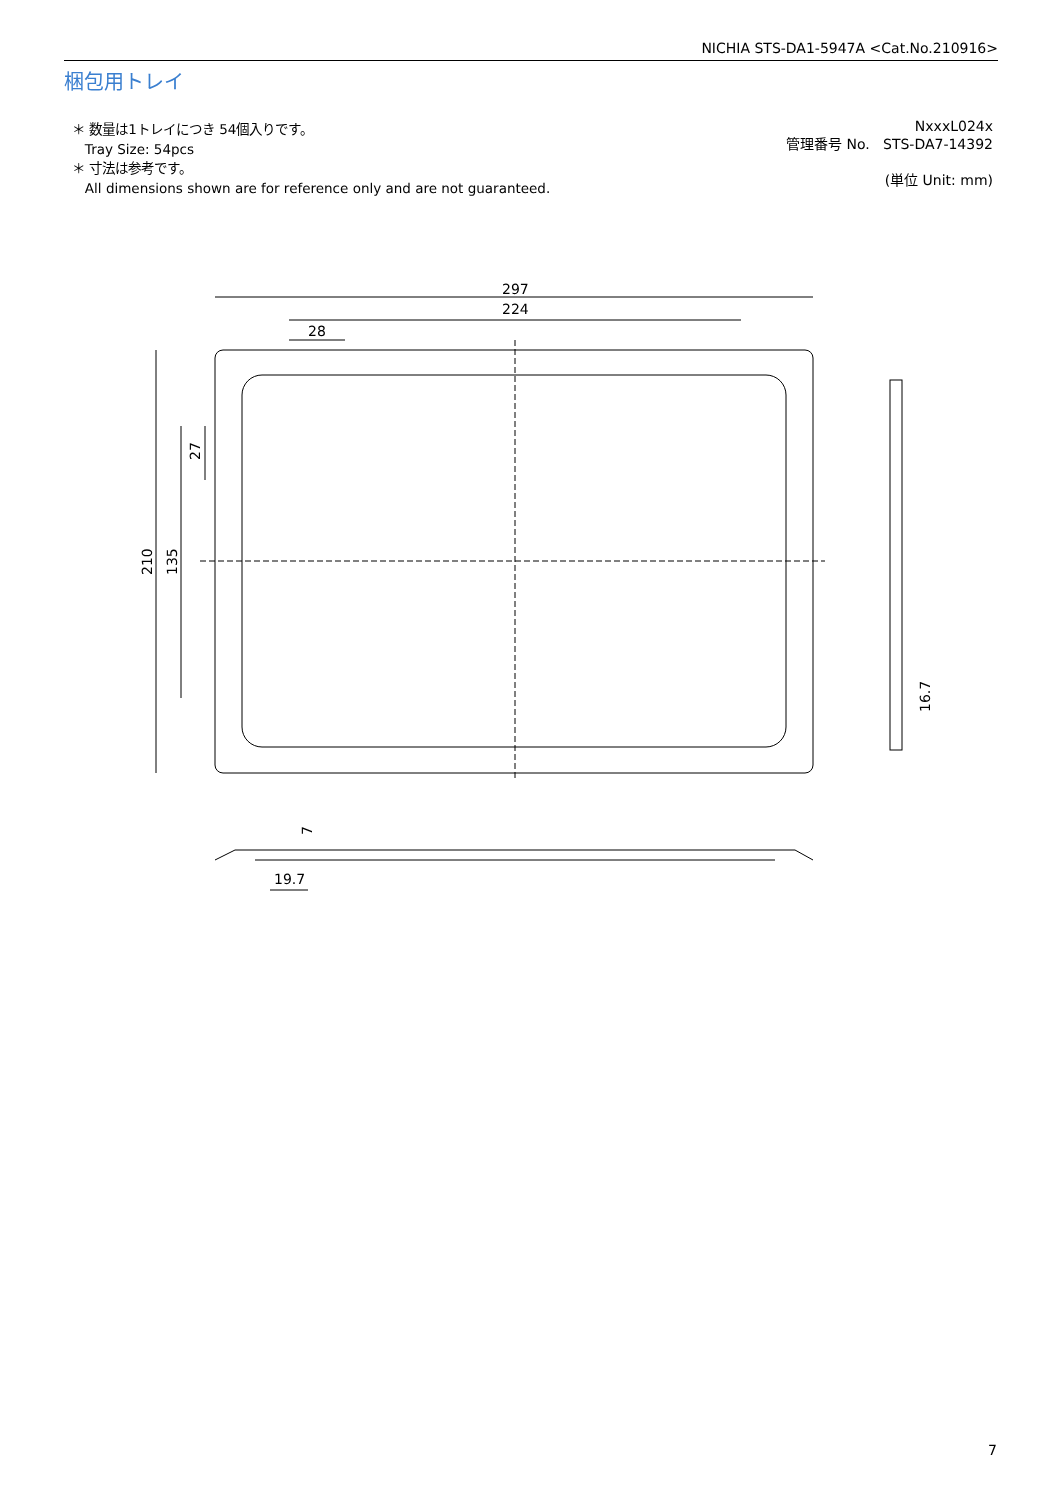NICHIA STS-DA1-5947A <Cat.No.210916>
梱包用トレイ
＊ 数量は1トレイにつき 54個入りです。
Tray Size: 54pcs
＊ 寸法は参考です。
All dimensions shown are for reference only and are not guaranteed.
NxxxL024x
管理番号 No. STS-DA7-14392
(単位 Unit: mm)
297
224
28
210
135
27
16.7
7
19.7
7